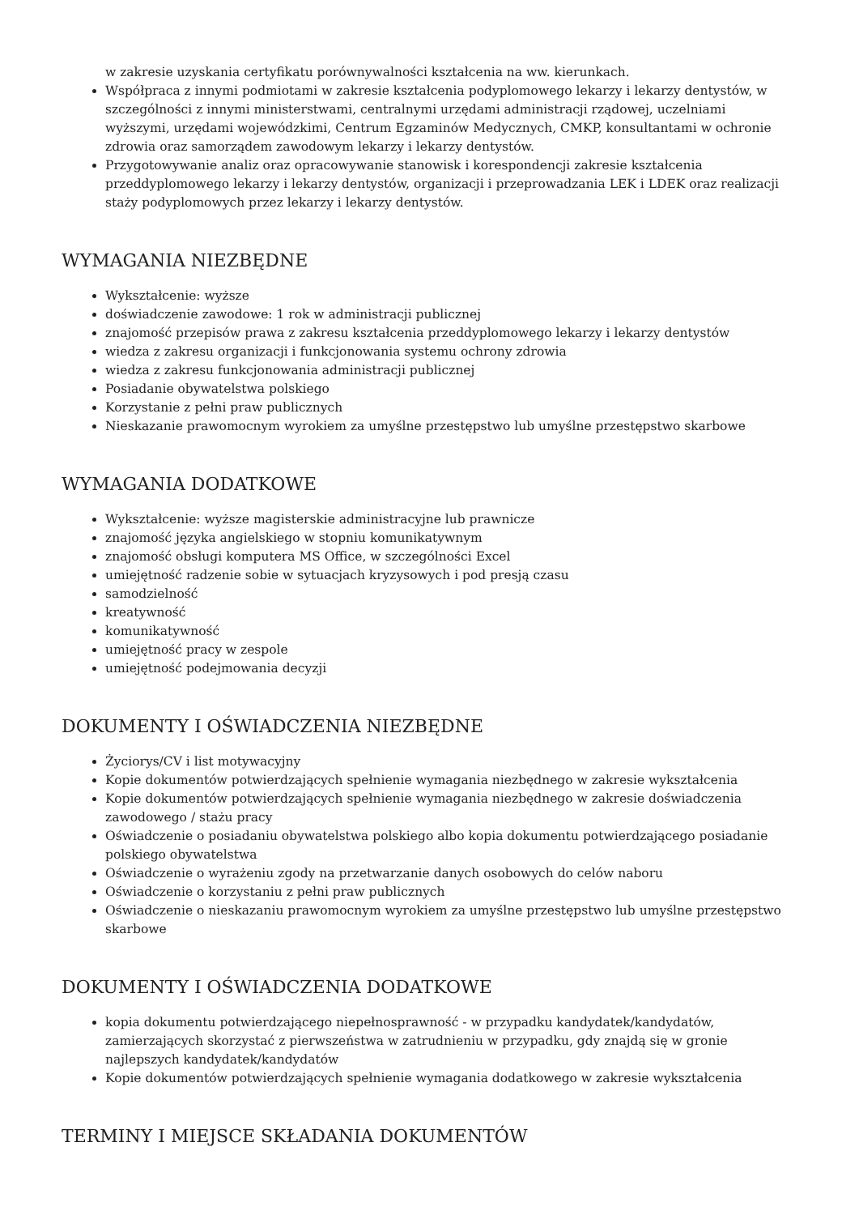w zakresie uzyskania certyfikatu porównywalności kształcenia na ww. kierunkach.
Współpraca z innymi podmiotami w zakresie kształcenia podyplomowego lekarzy i lekarzy dentystów, w szczególności z innymi ministerstwami, centralnymi urzędami administracji rządowej, uczelniami wyższymi, urzędami wojewódzkimi, Centrum Egzaminów Medycznych, CMKP, konsultantami w ochronie zdrowia oraz samorządem zawodowym lekarzy i lekarzy dentystów.
Przygotowywanie analiz oraz opracowywanie stanowisk i korespondencji zakresie kształcenia przeddyplomowego lekarzy i lekarzy dentystów, organizacji i przeprowadzania LEK i LDEK oraz realizacji staży podyplomowych przez lekarzy i lekarzy dentystów.
WYMAGANIA NIEZBĘDNE
Wykształcenie: wyższe
doświadczenie zawodowe: 1 rok w administracji publicznej
znajomość przepisów prawa z zakresu kształcenia przeddyplomowego lekarzy i lekarzy dentystów
wiedza z zakresu organizacji i funkcjonowania systemu ochrony zdrowia
wiedza z zakresu funkcjonowania administracji publicznej
Posiadanie obywatelstwa polskiego
Korzystanie z pełni praw publicznych
Nieskazanie prawomocnym wyrokiem za umyślne przestępstwo lub umyślne przestępstwo skarbowe
WYMAGANIA DODATKOWE
Wykształcenie: wyższe magisterskie administracyjne lub prawnicze
znajomość języka angielskiego w stopniu komunikatywnym
znajomość obsługi komputera MS Office, w szczególności Excel
umiejętność radzenie sobie w sytuacjach kryzysowych i pod presją czasu
samodzielność
kreatywność
komunikatywność
umiejętność pracy w zespole
umiejętność podejmowania decyzji
DOKUMENTY I OŚWIADCZENIA NIEZBĘDNE
Życiorys/CV i list motywacyjny
Kopie dokumentów potwierdzających spełnienie wymagania niezbędnego w zakresie wykształcenia
Kopie dokumentów potwierdzających spełnienie wymagania niezbędnego w zakresie doświadczenia zawodowego / stażu pracy
Oświadczenie o posiadaniu obywatelstwa polskiego albo kopia dokumentu potwierdzającego posiadanie polskiego obywatelstwa
Oświadczenie o wyrażeniu zgody na przetwarzanie danych osobowych do celów naboru
Oświadczenie o korzystaniu z pełni praw publicznych
Oświadczenie o nieskazaniu prawomocnym wyrokiem za umyślne przestępstwo lub umyślne przestępstwo skarbowe
DOKUMENTY I OŚWIADCZENIA DODATKOWE
kopia dokumentu potwierdzającego niepełnosprawność - w przypadku kandydatek/kandydatów, zamierzających skorzystać z pierwszeństwa w zatrudnieniu w przypadku, gdy znajdą się w gronie najlepszych kandydatek/kandydatów
Kopie dokumentów potwierdzających spełnienie wymagania dodatkowego w zakresie wykształcenia
TERMINY I MIEJSCE SKŁADANIA DOKUMENTÓW